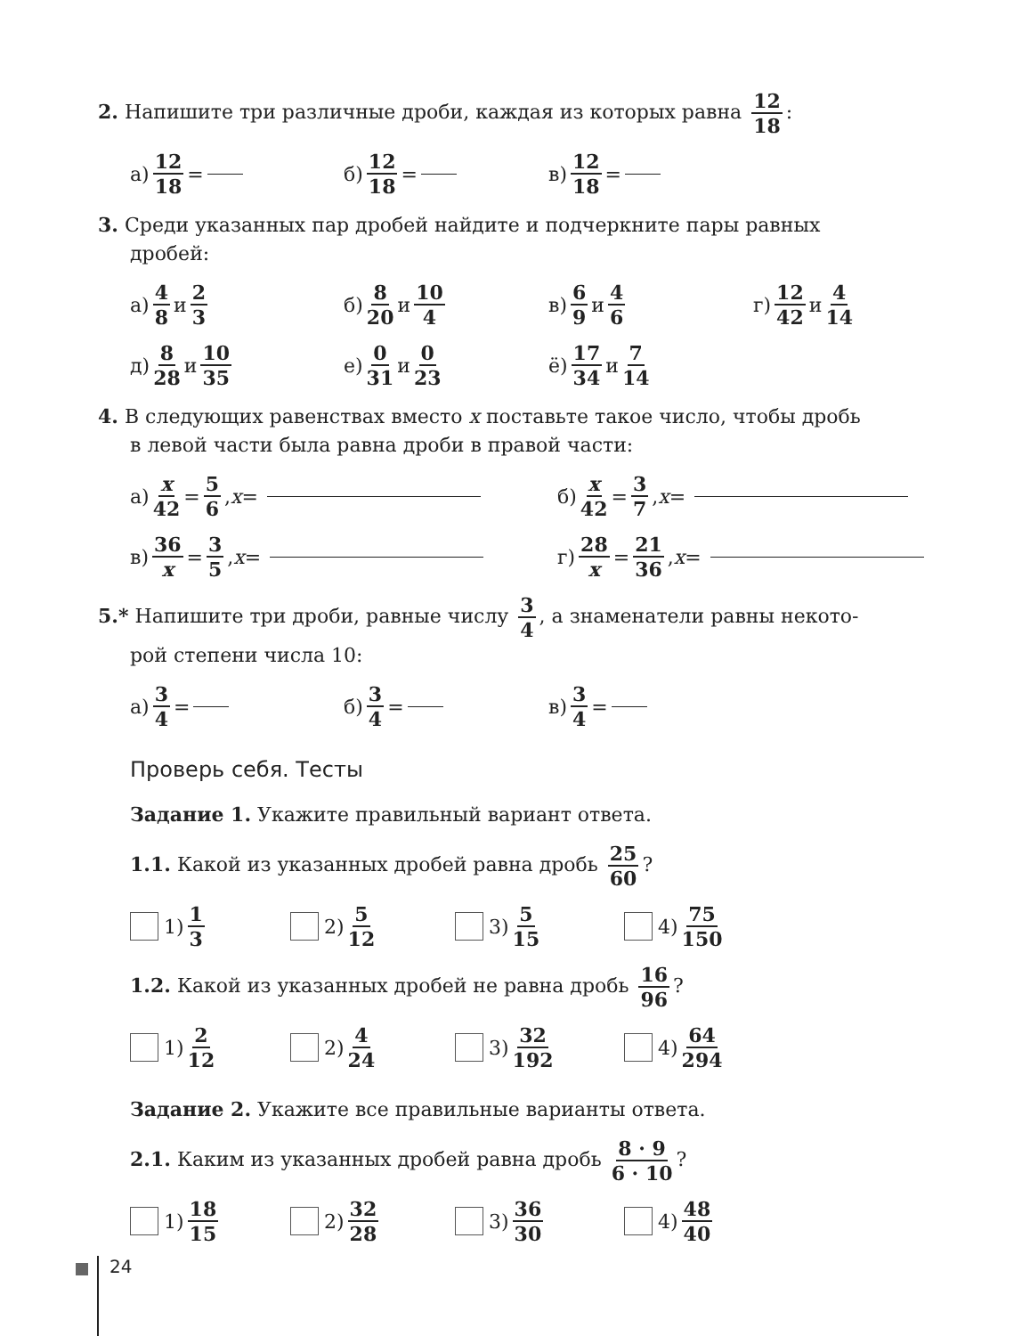2. Напишите три различные дроби, каждая из которых равна 12 18:
а) 12 18 = б) 12 18 = в) 12 18 =
3. Среди указанных пар дробей найдите и подчеркните пары равных
дробей:
а) 4 8 и 2 3 б) 8 20 и 10 4 в) 6 9 и 4 6 г) 12 42 и 4 14
д) 8 28 и 10 35 е) 0 31 и 0 23 ё) 17 34 и 7 14
4. В следующих равенствах вместо x поставьте такое число, чтобы дробь
в левой части была равна дроби в правой части:
а) x 42 = 5 6, x = б) x 42 = 3 7, x =
в) 36 x = 3 5, x = г) 28 x = 21 36, x =
5.* Напишите три дроби, равные числу 3 4, а знаменатели равны некото-
рой степени числа 10:
а) 3 4 = б) 3 4 = в) 3 4 =
Проверь себя. Тесты
Задание 1. Укажите правильный вариант ответа.
1.1. Какой из указанных дробей равна дробь 25 60?
1) 1 3 2) 5 12 3) 5 15 4) 75 150
1.2. Какой из указанных дробей не равна дробь 16 96?
1) 2 12 2) 4 24 3) 32 192 4) 64 294
Задание 2. Укажите все правильные варианты ответа.
2.1. Каким из указанных дробей равна дробь 8 · 9 6 · 10?
1) 18 15 2) 32 28 3) 36 30 4) 48 40
24